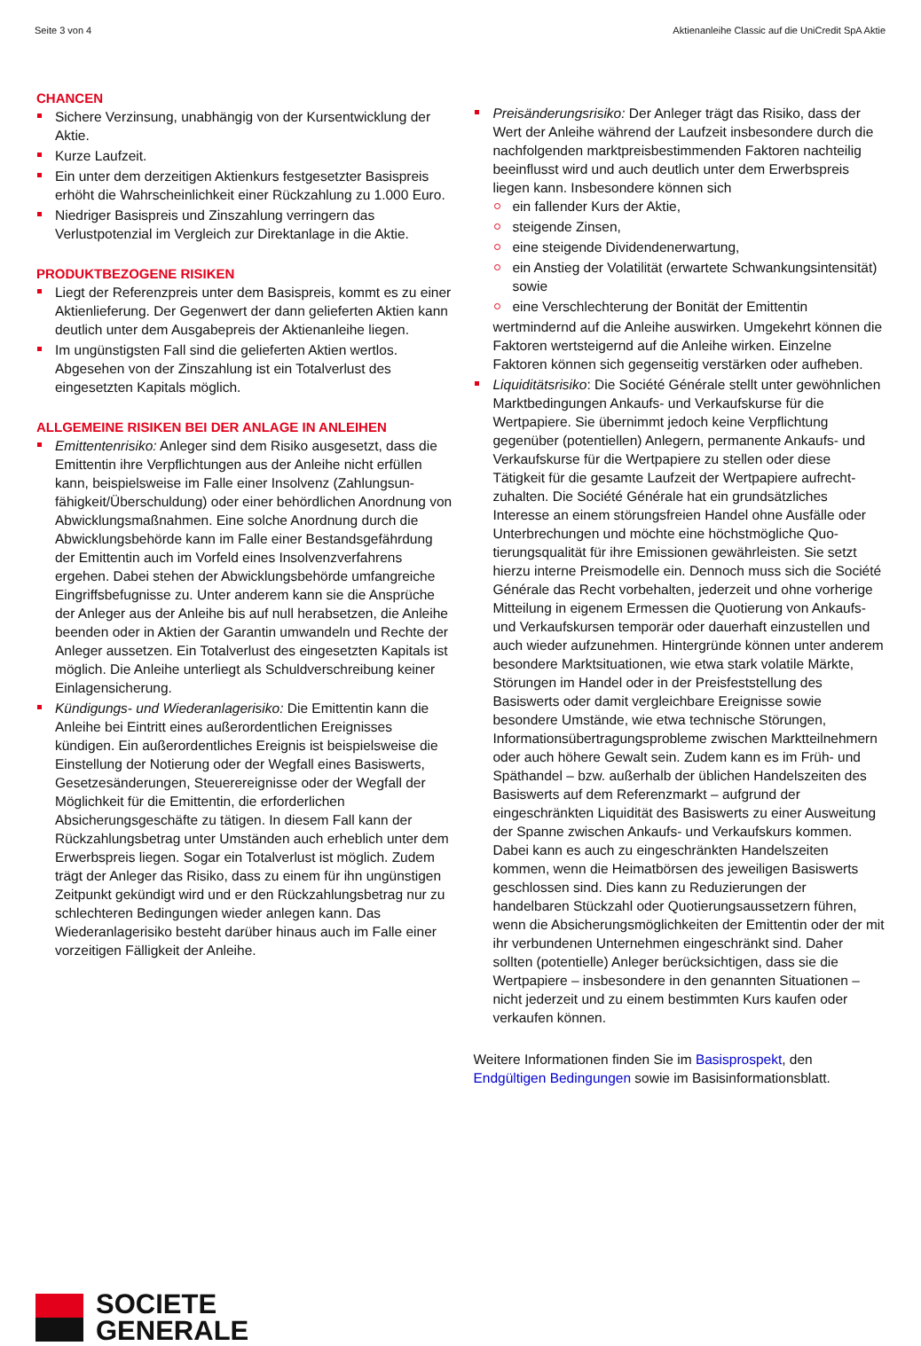Seite 3 von 4 Aktienanleihe Classic auf die UniCredit SpA Aktie
CHANCEN
Sichere Verzinsung, unabhängig von der Kursentwicklung der Aktie.
Kurze Laufzeit.
Ein unter dem derzeitigen Aktienkurs festgesetzter Basis­preis erhöht die Wahrscheinlichkeit einer Rückzahlung zu 1.000 Euro.
Niedriger Basispreis und Zinszahlung verringern das Verlustpotenzial im Vergleich zur Direktanlage in die Aktie.
PRODUKTBEZOGENE RISIKEN
Liegt der Referenzpreis unter dem Basispreis, kommt es zu einer Aktienlieferung. Der Gegenwert der dann gelieferten Aktien kann deutlich unter dem Ausgabepreis der Aktienanleihe liegen.
Im ungünstigsten Fall sind die gelieferten Aktien wertlos. Abgesehen von der Zinszahlung ist ein Totalverlust des eingesetzten Kapitals möglich.
ALLGEMEINE RISIKEN BEI DER ANLAGE IN ANLEIHEN
Emittentenrisiko: Anleger sind dem Risiko ausgesetzt, dass die Emittentin ihre Verpflichtungen aus der Anleihe nicht erfüllen kann, beispielsweise im Falle einer Insolvenz (Zahlungsun­fähigkeit/Überschuldung) oder einer behördlichen Anordnung von Abwicklungsmaßnahmen. Eine solche Anordnung durch die Abwicklungsbehörde kann im Falle einer Bestandsgefährdung der Emittentin auch im Vorfeld eines Insolvenzverfahrens ergehen. Dabei stehen der Abwicklungsbehörde umfangreiche Eingriffsbefugnisse zu. Unter anderem kann sie die Ansprüche der Anleger aus der Anleihe bis auf null herabsetzen, die Anleihe beenden oder in Aktien der Garantin umwandeln und Rechte der Anleger aussetzen. Ein Totalverlust des eingesetzten Kapitals ist möglich. Die Anleihe unterliegt als Schuldverschreibung keiner Einlagensicherung.
Kündigungs- und Wiederanlagerisiko: Die Emittentin kann die Anleihe bei Eintritt eines außerordentlichen Ereignisses kündigen. Ein außerordentliches Ereignis ist beispielsweise die Einstellung der Notierung oder der Wegfall eines Basiswerts, Gesetzesänderungen, Steuerereignisse oder der Wegfall der Möglichkeit für die Emittentin, die erforderlichen Absicherungsgeschäfte zu tätigen. In diesem Fall kann der Rückzahlungsbetrag unter Umständen auch erheblich unter dem Erwerbspreis liegen. Sogar ein Totalverlust ist möglich. Zudem trägt der Anleger das Risiko, dass zu einem für ihn ungünstigen Zeitpunkt gekündigt wird und er den Rückzahlungsbetrag nur zu schlechteren Bedingungen wieder anlegen kann. Das Wiederanlagerisiko besteht darüber hinaus auch im Falle einer vorzeitigen Fälligkeit der Anleihe.
Preisänderungsrisiko: Der Anleger trägt das Risiko, dass der Wert der Anleihe während der Laufzeit insbesondere durch die nachfolgenden marktpreisbestimmenden Faktoren nachteilig beeinflusst wird und auch deutlich unter dem Erwerbspreis liegen kann. Insbesondere können sich
ein fallender Kurs der Aktie,
steigende Zinsen,
eine steigende Dividendenerwartung,
ein Anstieg der Volatilität (erwartete Schwankungsintensität) sowie
eine Verschlechterung der Bonität der Emittentin
wertmindernd auf die Anleihe auswirken. Umgekehrt können die Faktoren wertsteigernd auf die Anleihe wirken. Einzelne Faktoren können sich gegenseitig verstärken oder aufheben.
Liquiditätsrisiko: Die Société Générale stellt unter gewöhn­lichen Marktbedingungen Ankaufs- und Verkaufskurse für die Wertpapiere. Sie übernimmt jedoch keine Verpflichtung gegenüber (potentiellen) Anlegern, permanente Ankaufs- und Verkaufskurse für die Wertpapiere zu stellen oder diese Tätigkeit für die gesamte Laufzeit der Wertpapiere aufrecht­zuhalten. Die Société Générale hat ein grundsätzliches Interesse an einem störungsfreien Handel ohne Ausfälle oder Unterbrechungen und möchte eine höchstmögliche Quo­tierungsqualität für ihre Emissionen gewährleisten. Sie setzt hierzu interne Preismodelle ein. Dennoch muss sich die Société Générale das Recht vorbehalten, jederzeit und ohne vorherige Mitteilung in eigenem Ermessen die Quotierung von Ankaufs- und Verkaufskursen temporär oder dauerhaft einzustellen und auch wieder aufzunehmen. Hintergründe können unter anderem besondere Marktsituationen, wie etwa stark volatile Märkte, Störungen im Handel oder in der Preisfeststellung des Basiswerts oder damit vergleichbare Ereignisse sowie besondere Umstände, wie etwa technische Störungen, Informationsübertragungsprobleme zwischen Marktteilnehmern oder auch höhere Gewalt sein. Zudem kann es im Früh- und Späthandel – bzw. außerhalb der üblichen Handelszeiten des Basiswerts auf dem Referenz­markt – aufgrund der eingeschränkten Liquidität des Basis­werts zu einer Ausweitung der Spanne zwischen Ankaufs- und Verkaufskurs kommen. Dabei kann es auch zu eingeschränk­ten Handelszeiten kommen, wenn die Heimatbörsen des jeweiligen Basiswerts geschlossen sind. Dies kann zu Reduzierungen der handelbaren Stückzahl oder Quotierungs­aussetzern führen, wenn die Absicherungsmöglichkeiten der Emittentin oder der mit ihr verbundenen Unternehmen eingeschränkt sind. Daher sollten (potentielle) Anleger berücksichtigen, dass sie die Wertpapiere – insbesondere in den genannten Situationen – nicht jederzeit und zu einem bestimmten Kurs kaufen oder verkaufen können.
Weitere Informationen finden Sie im Basisprospekt, den Endgültigen Bedingungen sowie im Basisinformationsblatt.
SOCIETE
GENERALE